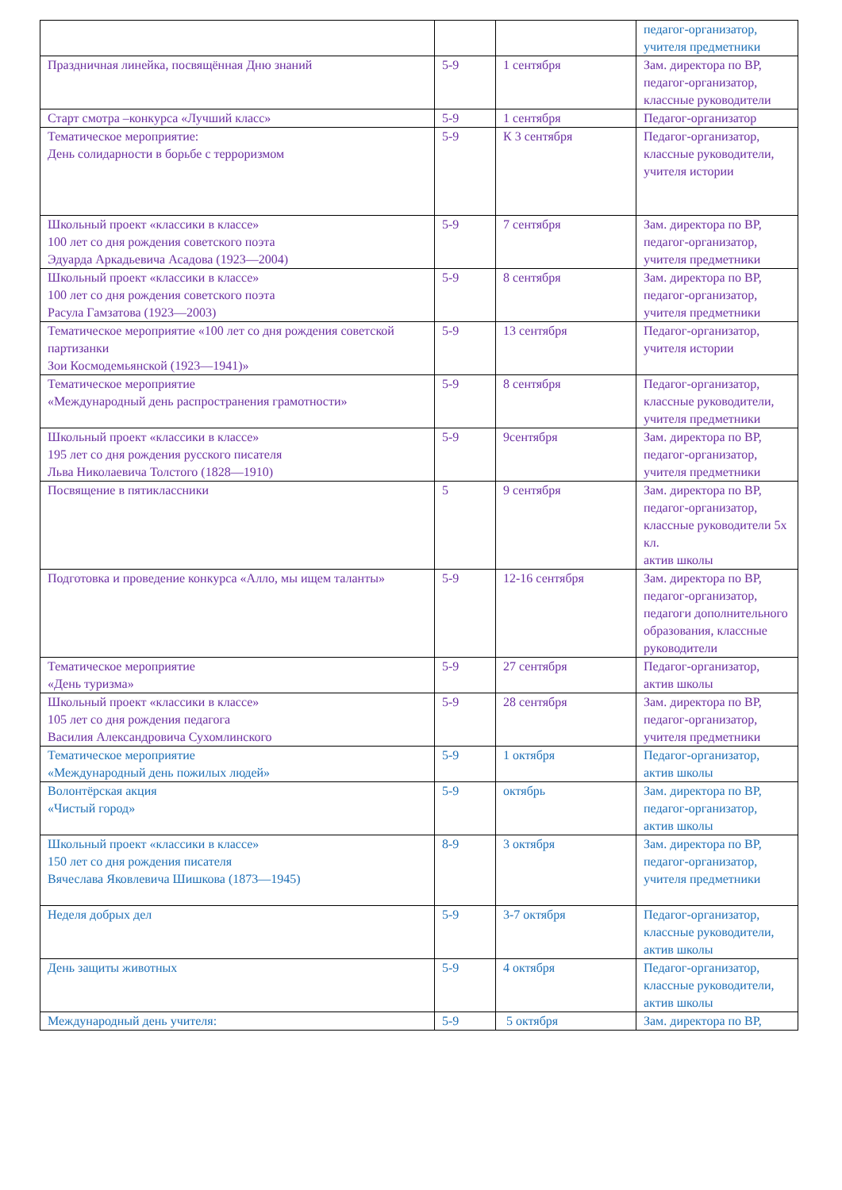| | | | педагог-организатор, учителя предметники |
| Праздничная линейка, посвящённая Дню знаний | 5-9 | 1 сентября | Зам. директора по ВР, педагог-организатор, классные руководители |
| Старт смотра –конкурса «Лучший класс» | 5-9 | 1 сентября | Педагог-организатор |
| Тематическое мероприятие: День солидарности в борьбе с терроризмом | 5-9 | К 3 сентября | Педагог-организатор, классные руководители, учителя истории |
| Школьный проект «классики в классе» 100 лет со дня рождения советского поэта Эдуарда Аркадьевича Асадова (1923—2004) | 5-9 | 7 сентября | Зам. директора по ВР, педагог-организатор, учителя предметники |
| Школьный проект «классики в классе» 100 лет со дня рождения советского поэта Расула Гамзатова (1923—2003) | 5-9 | 8 сентября | Зам. директора по ВР, педагог-организатор, учителя предметники |
| Тематическое мероприятие «100 лет со дня рождения советской партизанки Зои Космодемьянской (1923—1941)» | 5-9 | 13 сентября | Педагог-организатор, учителя истории |
| Тематическое мероприятие «Международный день распространения грамотности» | 5-9 | 8 сентября | Педагог-организатор, классные руководители, учителя предметники |
| Школьный проект «классики в классе» 195 лет со дня рождения русского писателя Льва Николаевича Толстого (1828—1910) | 5-9 | 9сентября | Зам. директора по ВР, педагог-организатор, учителя предметники |
| Посвящение в пятиклассники | 5 | 9 сентября | Зам. директора по ВР, педагог-организатор, классные руководители 5х кл. актив школы |
| Подготовка и проведение конкурса «Алло, мы ищем таланты» | 5-9 | 12-16 сентября | Зам. директора по ВР, педагог-организатор, педагоги дополнительного образования, классные руководители |
| Тематическое мероприятие «День туризма» | 5-9 | 27 сентября | Педагог-организатор, актив школы |
| Школьный проект «классики в классе» 105 лет со дня рождения педагога Василия Александровича Сухомлинского | 5-9 | 28 сентября | Зам. директора по ВР, педагог-организатор, учителя предметники |
| Тематическое мероприятие «Международный день пожилых людей» | 5-9 | 1 октября | Педагог-организатор, актив школы |
| Волонтёрская акция «Чистый город» | 5-9 | октябрь | Зам. директора по ВР, педагог-организатор, актив школы |
| Школьный проект «классики в классе» 150 лет со дня рождения писателя Вячеслава Яковлевича Шишкова (1873—1945) | 8-9 | 3 октября | Зам. директора по ВР, педагог-организатор, учителя предметники |
| Неделя добрых дел | 5-9 | 3-7 октября | Педагог-организатор, классные руководители, актив школы |
| День защиты животных | 5-9 | 4 октября | Педагог-организатор, классные руководители, актив школы |
| Международный день учителя: | 5-9 | 5 октября | Зам. директора по ВР, |